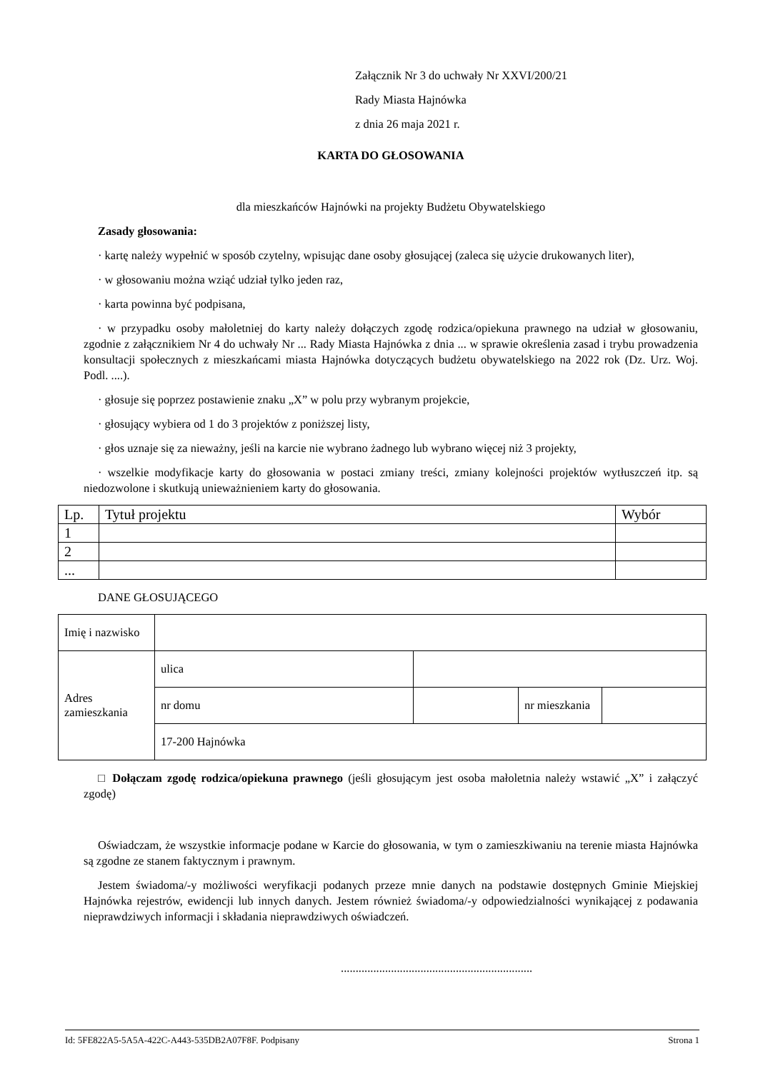Załącznik Nr 3 do uchwały Nr XXVI/200/21
Rady Miasta Hajnówka
z dnia 26 maja 2021 r.
KARTA DO GŁOSOWANIA
dla mieszkańców Hajnówki na projekty Budżetu Obywatelskiego
Zasady głosowania:
· kartę należy wypełnić w sposób czytelny, wpisując dane osoby głosującej (zaleca się użycie drukowanych liter),
· w głosowaniu można wziąć udział tylko jeden raz,
· karta powinna być podpisana,
· w przypadku osoby małoletniej do karty należy dołączych zgodę rodzica/opiekuna prawnego na udział w głosowaniu, zgodnie z załącznikiem Nr 4 do uchwały Nr ... Rady Miasta Hajnówka z dnia ... w sprawie określenia zasad i trybu prowadzenia konsultacji społecznych z mieszkańcami miasta Hajnówka dotyczących budżetu obywatelskiego na 2022 rok (Dz. Urz. Woj. Podl. ....).
· głosuje się poprzez postawienie znaku „X” w polu przy wybranym projekcie,
· głosujący wybiera od 1 do 3 projektów z poniższej listy,
· głos uznaje się za nieważny, jeśli na karcie nie wybrano żadnego lub wybrano więcej niż 3 projekty,
· wszelkie modyfikacje karty do głosowania w postaci zmiany treści, zmiany kolejności projektów wytłuszczeń itp. są niedozwolone i skutkują unieważnieniem karty do głosowania.
| Lp. | Tytuł projektu | Wybór |
| 1 | | |
| 2 | | |
| ... | | |
DANE GŁOSUJĄCEGO
| Imię i nazwisko | | | | |
| Adres zamieszkania | ulica | | | |
| | nr domu | | nr mieszkania | |
| | 17-200 Hajnówka | | | |
□ Dołączam zgodę rodzica/opiekuna prawnego (jeśli głosującym jest osoba małoletnia należy wstawić „X” i załączyć zgodę)
Oświadczam, że wszystkie informacje podane w Karcie do głosowania, w tym o zamieszkiwaniu na terenie miasta Hajnówka są zgodne ze stanem faktycznym i prawnym.
Jestem świadoma/-y możliwości weryfikacji podanych przeze mnie danych na podstawie dostępnych Gminie Miejskiej Hajnówka rejestrów, ewidencji lub innych danych. Jestem również świadoma/-y odpowiedzialności wynikającej z podawania nieprawdziwych informacji i składania nieprawdziwych oświadczeń.
.................................................................
Id: 5FE822A5-5A5A-422C-A443-535DB2A07F8F. Podpisany Strona 1